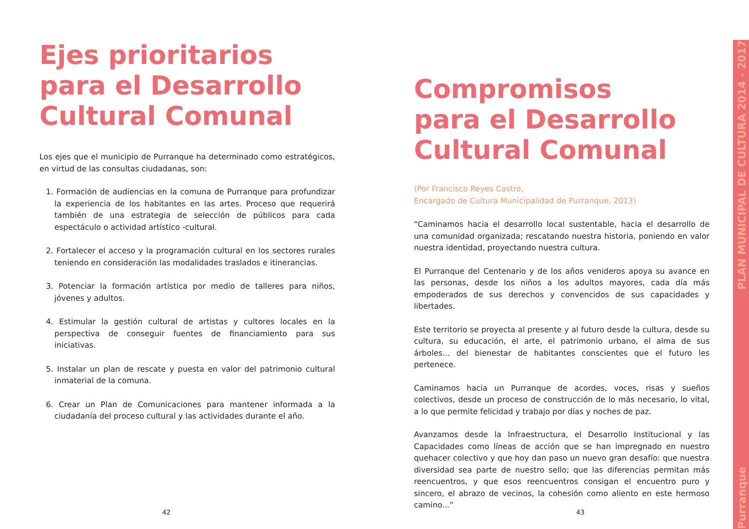Ejes prioritarios
para el Desarrollo
Cultural Comunal
Los ejes que el municipio de Purranque ha determinado como estratégicos, en virtud de las consultas ciudadanas, son:
1. Formación de audiencias en la comuna de Purranque para profundizar la experiencia de los habitantes en las artes. Proceso que requerirá también de una estrategia de selección de públicos para cada espectáculo o actividad artístico -cultural.
2. Fortalecer el acceso y la programación cultural en los sectores rurales teniendo en consideración las modalidades traslados e itinerancias.
3. Potenciar la formación artística por medio de talleres para niños, jóvenes y adultos.
4. Estimular la gestión cultural de artistas y cultores locales en la perspectiva de conseguir fuentes de financiamiento para sus iniciativas.
5. Instalar un plan de rescate y puesta en valor del patrimonio cultural inmaterial de la comuna.
6. Crear un Plan de Comunicaciones para mantener informada a la ciudadanía del proceso cultural y las actividades durante el año.
42
Compromisos
para el Desarrollo
Cultural Comunal
(Por Francisco Reyes Castro,
Encargado de Cultura Municipalidad de Purranque, 2013)
“Caminamos hacia el desarrollo local sustentable, hacia el desarrollo de una comunidad organizada; rescatando nuestra historia, poniendo en valor nuestra identidad, proyectando nuestra cultura.
El Purranque del Centenario y de los años venideros apoya su avance en las personas, desde los niños a los adultos mayores, cada día más empoderados de sus derechos y convencidos de sus capacidades y libertades.
Este territorio se proyecta al presente y al futuro desde la cultura, desde su cultura, su educación, el arte, el patrimonio urbano, el alma de sus árboles... del bienestar de habitantes conscientes que el futuro les pertenece.
Caminamos hacia un Purranque de acordes, voces, risas y sueños colectivos, desde un proceso de construcción de lo más necesario, lo vital, a lo que permite felicidad y trabajo por días y noches de paz.
Avanzamos desde la Infraestructura, el Desarrollo Institucional y las Capacidades como líneas de acción que se han impregnado en nuestro quehacer colectivo y que hoy dan paso un nuevo gran desafío: que nuestra diversidad sea parte de nuestro sello; que las diferencias permitan más reencuentros, y que esos reencuentros consigan el encuentro puro y sincero, el abrazo de vecinos, la cohesión como aliento en este hermoso camino...”
43
Purranque PLAN MUNICIPAL DE CULTURA 2014 - 2017